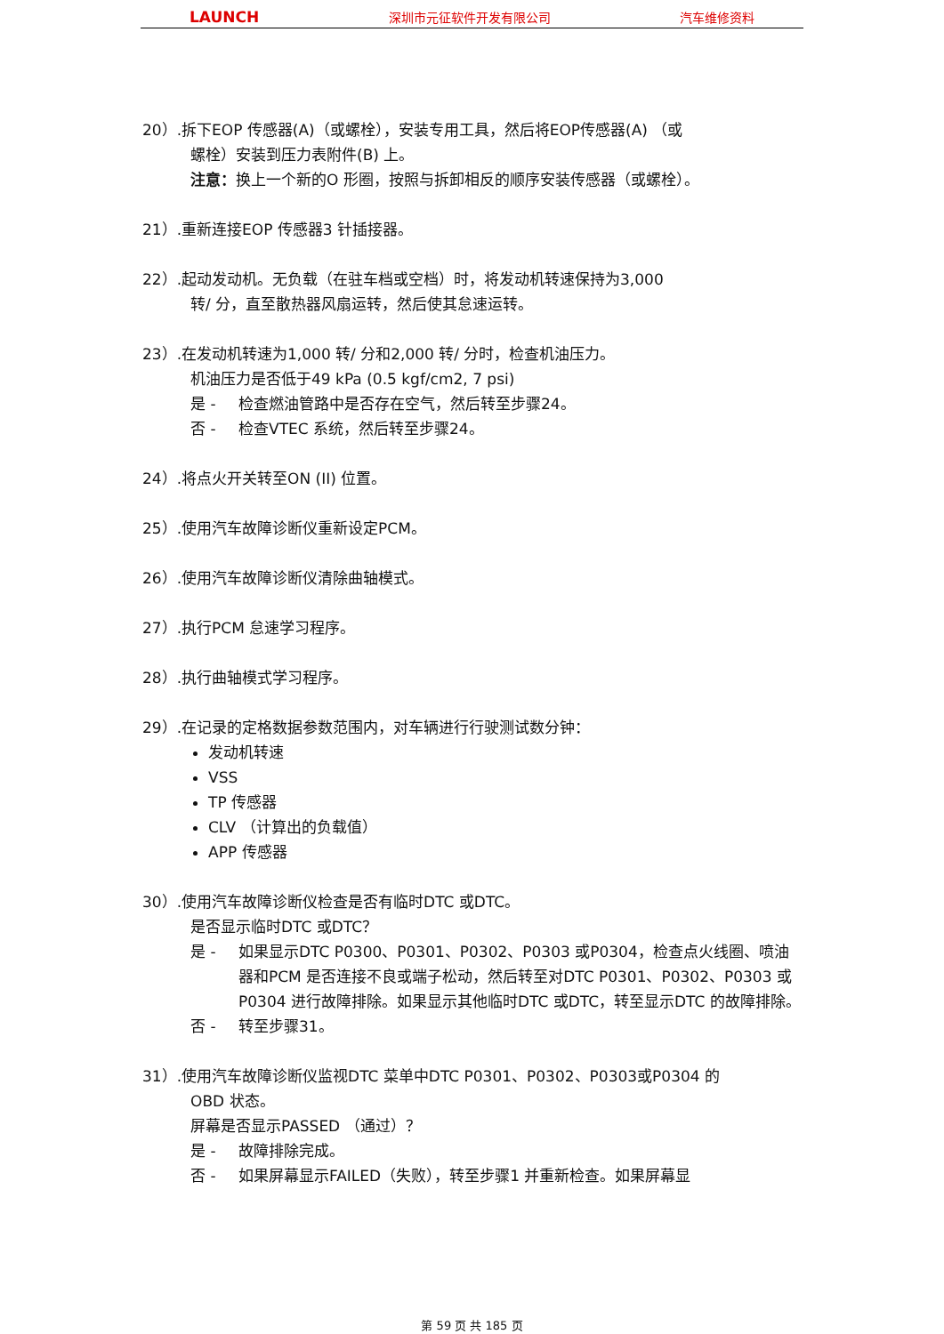LAUNCH 深圳市元征软件开发有限公司 汽车维修资料
20）.拆下EOP 传感器(A)（或螺栓），安装专用工具，然后将EOP传感器(A) （或
螺栓）安装到压力表附件(B) 上。
注意：换上一个新的O 形圈，按照与拆卸相反的顺序安装传感器（或螺栓）。
21）.重新连接EOP 传感器3 针插接器。
22）.起动发动机。无负载（在驻车档或空档）时，将发动机转速保持为3,000
转/ 分，直至散热器风扇运转，然后使其怠速运转。
23）.在发动机转速为1,000 转/ 分和2,000 转/ 分时，检查机油压力。
机油压力是否低于49 kPa (0.5 kgf/cm2, 7 psi)
是 - 检查燃油管路中是否存在空气，然后转至步骤24。
否 - 检查VTEC 系统，然后转至步骤24。
24）.将点火开关转至ON (II) 位置。
25）.使用汽车故障诊断仪重新设定PCM。
26）.使用汽车故障诊断仪清除曲轴模式。
27）.执行PCM 怠速学习程序。
28）.执行曲轴模式学习程序。
29）.在记录的定格数据参数范围内，对车辆进行行驶测试数分钟：
发动机转速
VSS
TP 传感器
CLV （计算出的负载值）
APP 传感器
30）.使用汽车故障诊断仪检查是否有临时DTC 或DTC。
是否显示临时DTC 或DTC？
是 - 如果显示DTC P0300、P0301、P0302、P0303 或P0304，检查点火线圈、喷油器和PCM 是否连接不良或端子松动，然后转至对DTC P0301、P0302、P0303 或P0304 进行故障排除。如果显示其他临时DTC 或DTC，转至显示DTC 的故障排除。
否 - 转至步骤31。
31）.使用汽车故障诊断仪监视DTC 菜单中DTC P0301、P0302、P0303或P0304 的
OBD 状态。
屏幕是否显示PASSED （通过）？
是 - 故障排除完成。
否 - 如果屏幕显示FAILED（失败），转至步骤1 并重新检查。如果屏幕显
第 59 页 共 185 页